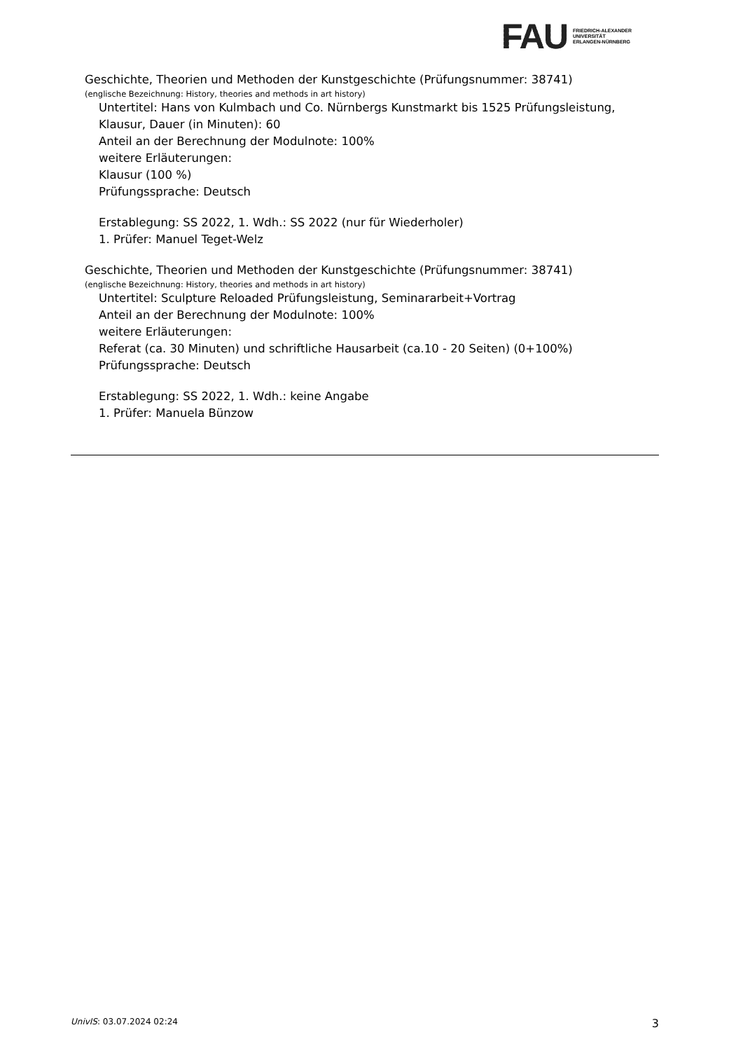FAU
FRIEDRICH-ALEXANDER
UNIVERSITÄT
ERLANGEN-NÜRNBERG
Geschichte, Theorien und Methoden der Kunstgeschichte (Prüfungsnummer: 38741)
(englische Bezeichnung: History, theories and methods in art history)
Untertitel: Hans von Kulmbach und Co. Nürnbergs Kunstmarkt bis 1525 Prüfungsleistung, Klausur, Dauer (in Minuten): 60
Anteil an der Berechnung der Modulnote: 100%
weitere Erläuterungen:
Klausur (100 %)
Prüfungssprache: Deutsch
Erstablegung: SS 2022, 1. Wdh.: SS 2022 (nur für Wiederholer)
1. Prüfer: Manuel Teget-Welz
Geschichte, Theorien und Methoden der Kunstgeschichte (Prüfungsnummer: 38741)
(englische Bezeichnung: History, theories and methods in art history)
Untertitel: Sculpture Reloaded Prüfungsleistung, Seminararbeit+Vortrag
Anteil an der Berechnung der Modulnote: 100%
weitere Erläuterungen:
Referat (ca. 30 Minuten) und schriftliche Hausarbeit (ca.10 - 20 Seiten) (0+100%)
Prüfungssprache: Deutsch
Erstablegung: SS 2022, 1. Wdh.: keine Angabe
1. Prüfer: Manuela Bünzow
UnivIS: 03.07.2024 02:24 3